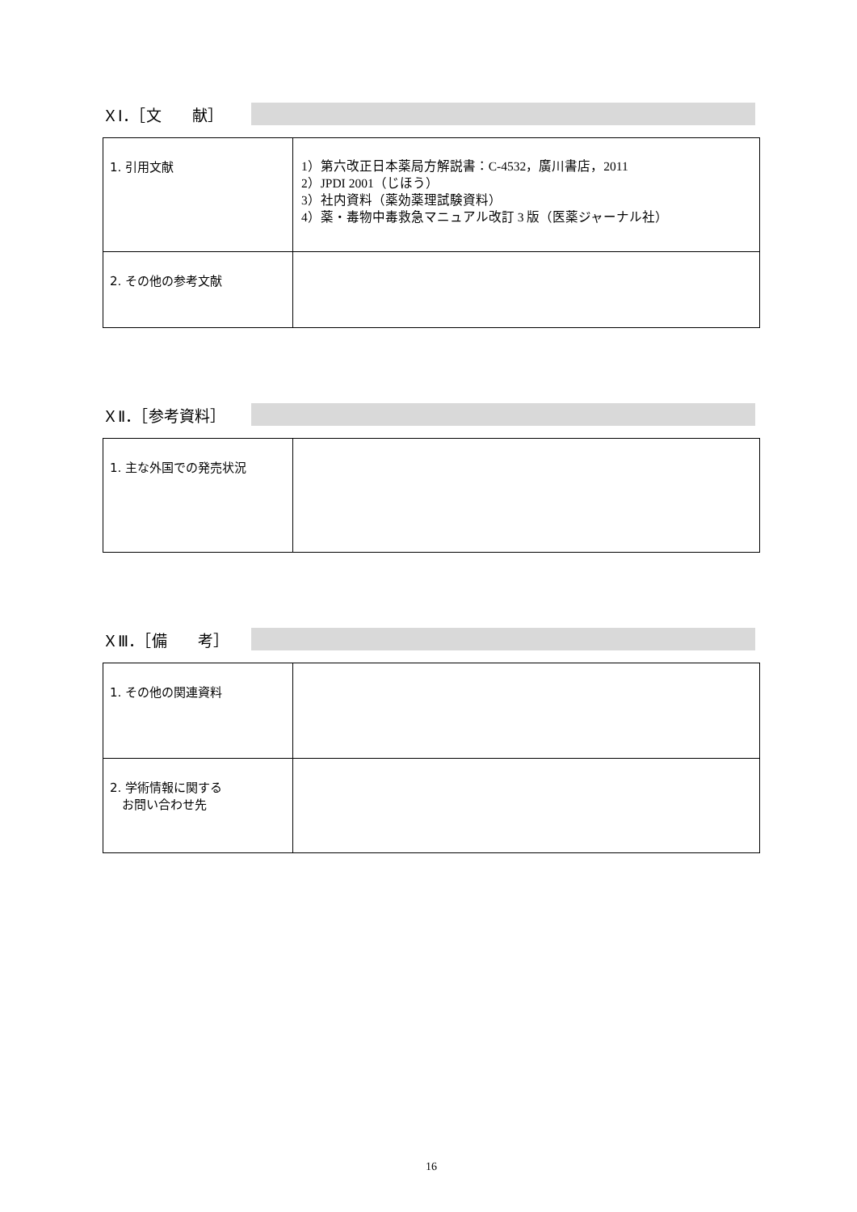ＸⅠ．［文　　献］
| 1. 引用文献 | 1）第六改正日本薬局方解説書：C-4532，廣川書店，2011 2）JPDI 2001（じほう） 3）社内資料（薬効薬理試験資料） 4）薬・毒物中毒救急マニュアル改訂 3 版（医薬ジャーナル社） |
| 2. その他の参考文献 | |
ＸⅡ．［参考資料］
| 1. 主な外国での発売状況 | |
ＸⅢ．［備　　考］
| 1. その他の関連資料 | |
| 2. 学術情報に関する お問い合わせ先 | |
16